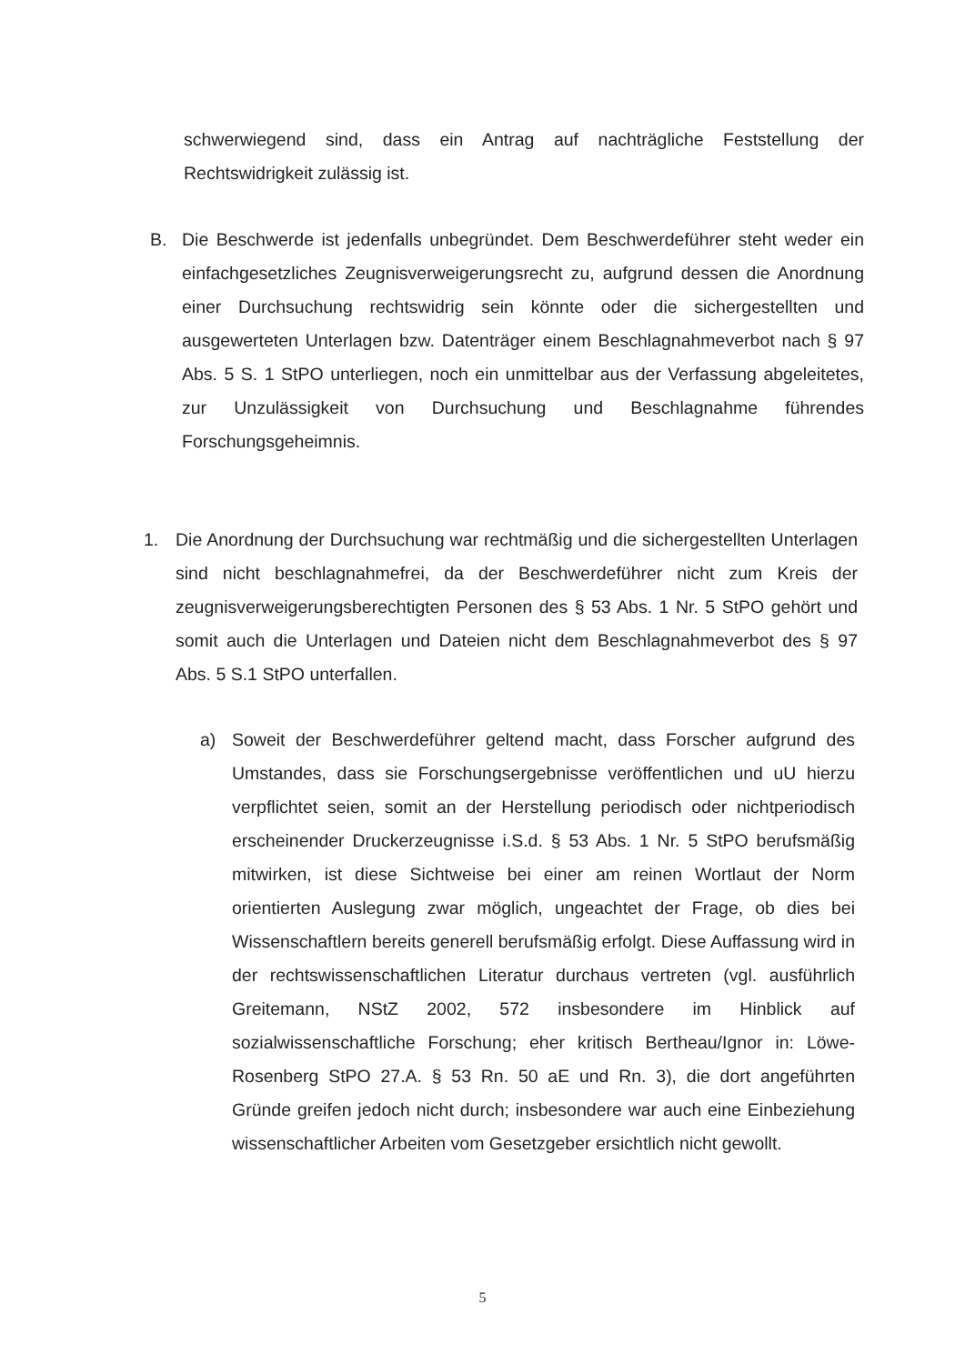schwerwiegend sind, dass ein Antrag auf nachträgliche Feststellung der Rechtswidrigkeit zulässig ist.
B. Die Beschwerde ist jedenfalls unbegründet. Dem Beschwerdeführer steht weder ein einfachgesetzliches Zeugnisverweigerungsrecht zu, aufgrund dessen die Anordnung einer Durchsuchung rechtswidrig sein könnte oder die sichergestellten und ausgewerteten Unterlagen bzw. Datenträger einem Beschlagnahmeverbot nach § 97 Abs. 5 S. 1 StPO unterliegen, noch ein unmittelbar aus der Verfassung abgeleitetes, zur Unzulässigkeit von Durchsuchung und Beschlagnahme führendes Forschungsgeheimnis.
1. Die Anordnung der Durchsuchung war rechtmäßig und die sichergestellten Unterlagen sind nicht beschlagnahmefrei, da der Beschwerdeführer nicht zum Kreis der zeugnisverweigerungsberechtigten Personen des § 53 Abs. 1 Nr. 5 StPO gehört und somit auch die Unterlagen und Dateien nicht dem Beschlagnahmeverbot des § 97 Abs. 5 S.1 StPO unterfallen.
a) Soweit der Beschwerdeführer geltend macht, dass Forscher aufgrund des Umstandes, dass sie Forschungsergebnisse veröffentlichen und uU hierzu verpflichtet seien, somit an der Herstellung periodisch oder nichtperiodisch erscheinender Druckerzeugnisse i.S.d. § 53 Abs. 1 Nr. 5 StPO berufsmäßig mitwirken, ist diese Sichtweise bei einer am reinen Wortlaut der Norm orientierten Auslegung zwar möglich, ungeachtet der Frage, ob dies bei Wissenschaftlern bereits generell berufsmäßig erfolgt. Diese Auffassung wird in der rechtswissenschaftlichen Literatur durchaus vertreten (vgl. ausführlich Greitemann, NStZ 2002, 572 insbesondere im Hinblick auf sozialwissenschaftliche Forschung; eher kritisch Bertheau/Ignor in: Löwe-Rosenberg StPO 27.A. § 53 Rn. 50 aE und Rn. 3), die dort angeführten Gründe greifen jedoch nicht durch; insbesondere war auch eine Einbeziehung wissenschaftlicher Arbeiten vom Gesetzgeber ersichtlich nicht gewollt.
5